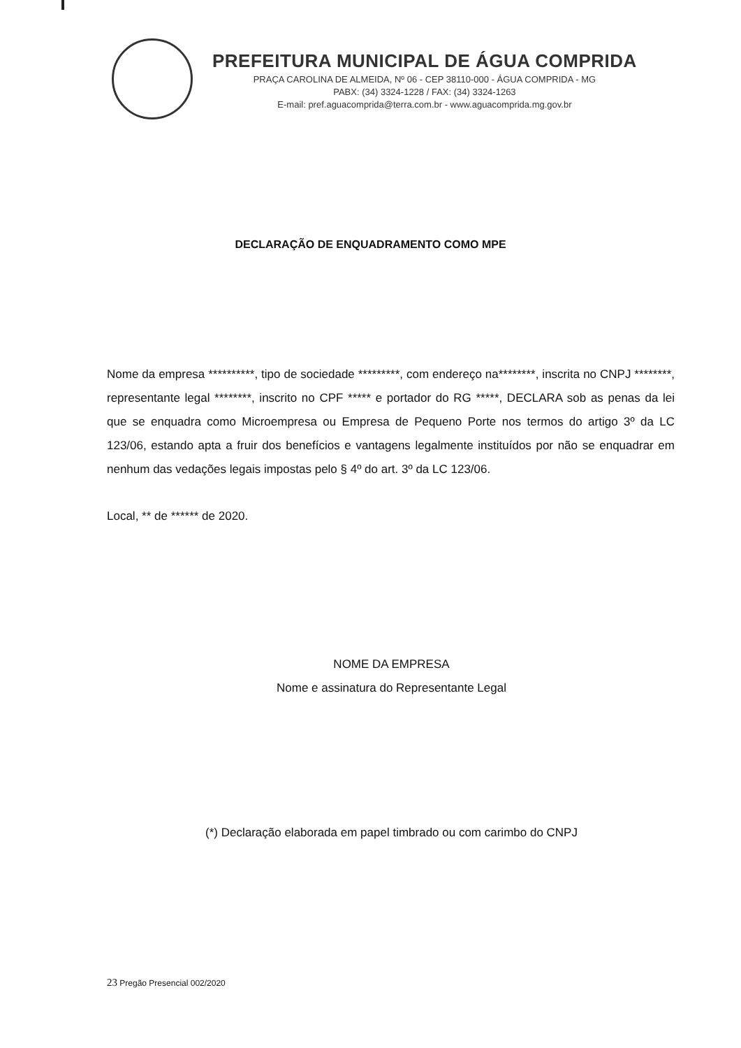PREFEITURA MUNICIPAL DE ÁGUA COMPRIDA
PRAÇA CAROLINA DE ALMEIDA, Nº 06 - CEP 38110-000 - ÁGUA COMPRIDA - MG
PABX: (34) 3324-1228 / FAX: (34) 3324-1263
E-mail: pref.aguacomprida@terra.com.br - www.aguacomprida.mg.gov.br
DECLARAÇÃO DE ENQUADRAMENTO COMO MPE
Nome da empresa **********, tipo de sociedade *********, com endereço na********, inscrita no CNPJ ********, representante legal ********, inscrito no CPF ***** e portador do RG *****, DECLARA sob as penas da lei que se enquadra como Microempresa ou Empresa de Pequeno Porte nos termos do artigo 3º da LC 123/06, estando apta a fruir dos benefícios e vantagens legalmente instituídos por não se enquadrar em nenhum das vedações legais impostas pelo § 4º do art. 3º da LC 123/06.
Local, ** de ****** de 2020.
NOME DA EMPRESA
Nome e assinatura do Representante Legal
(*) Declaração elaborada em papel timbrado ou com carimbo do CNPJ
23 Pregão Presencial 002/2020